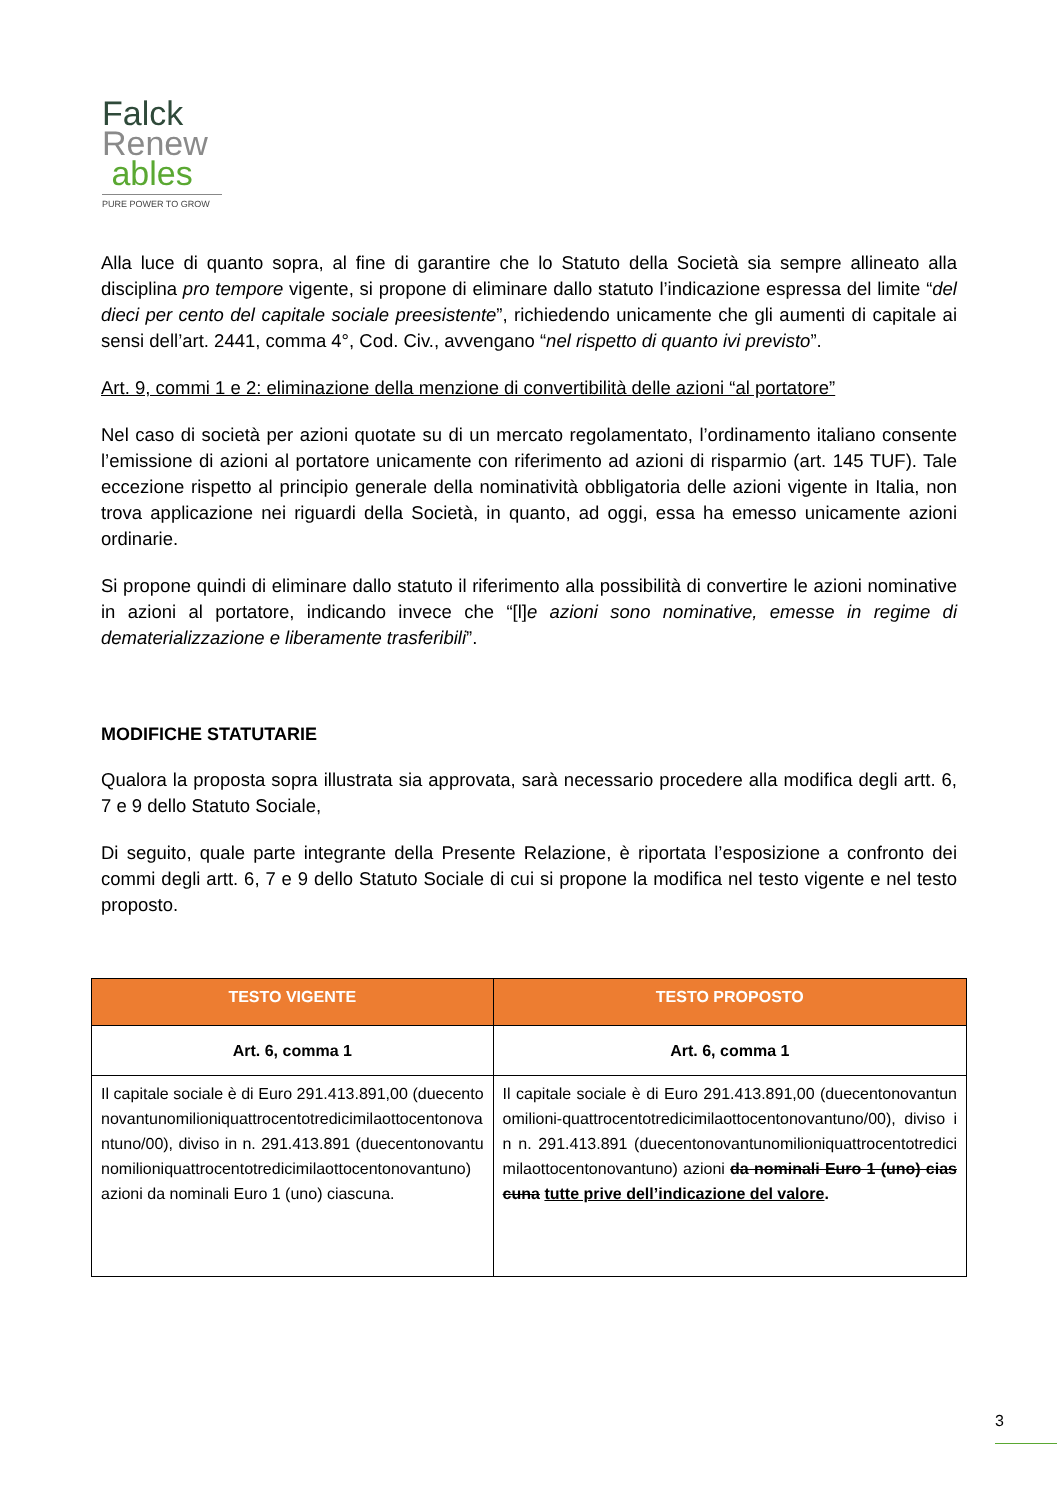Falck
Renew
ables
PURE POWER TO GROW
Alla luce di quanto sopra, al fine di garantire che lo Statuto della Società sia sempre allineato alla disciplina pro tempore vigente, si propone di eliminare dallo statuto l’indicazione espressa del limite “del dieci per cento del capitale sociale preesistente”, richiedendo unicamente che gli aumenti di capitale ai sensi dell’art. 2441, comma 4°, Cod. Civ., avvengano “nel rispetto di quanto ivi previsto”.
Art. 9, commi 1 e 2: eliminazione della menzione di convertibilità delle azioni “al portatore”
Nel caso di società per azioni quotate su di un mercato regolamentato, l’ordinamento italiano consente l’emissione di azioni al portatore unicamente con riferimento ad azioni di risparmio (art. 145 TUF). Tale eccezione rispetto al principio generale della nominatività obbligatoria delle azioni vigente in Italia, non trova applicazione nei riguardi della Società, in quanto, ad oggi, essa ha emesso unicamente azioni ordinarie.
Si propone quindi di eliminare dallo statuto il riferimento alla possibilità di convertire le azioni nominative in azioni al portatore, indicando invece che “[l]e azioni sono nominative, emesse in regime di dematerializzazione e liberamente trasferibili”.
MODIFICHE STATUTARIE
Qualora la proposta sopra illustrata sia approvata, sarà necessario procedere alla modifica degli artt. 6, 7 e 9 dello Statuto Sociale,
Di seguito, quale parte integrante della Presente Relazione, è riportata l’esposizione a confronto dei commi degli artt. 6, 7 e 9 dello Statuto Sociale di cui si propone la modifica nel testo vigente e nel testo proposto.
| TESTO VIGENTE | TESTO PROPOSTO |
| --- | --- |
| Art. 6, comma 1 | Art. 6, comma 1 |
| Il capitale sociale è di Euro 291.413.891,00 (duecentonovantunomilioniquattrocentotredicimilaottocentonovantuno/00), diviso in n. 291.413.891 (duecentonovantunomilioniquattrocentotredicimilaottocentonovantuno) azioni da nominali Euro 1 (uno) ciascuna. | Il capitale sociale è di Euro 291.413.891,00 (duecentonovantunomilioni-quattrocentotredicimilaottocentonovantuno/00), diviso in n. 291.413.891 (duecentonovantunomilioniquattrocentotredicimilaottocentonovantuno) azioni da nominali Euro 1 (uno) ciascuna tutte prive dell’indicazione del valore . |
3